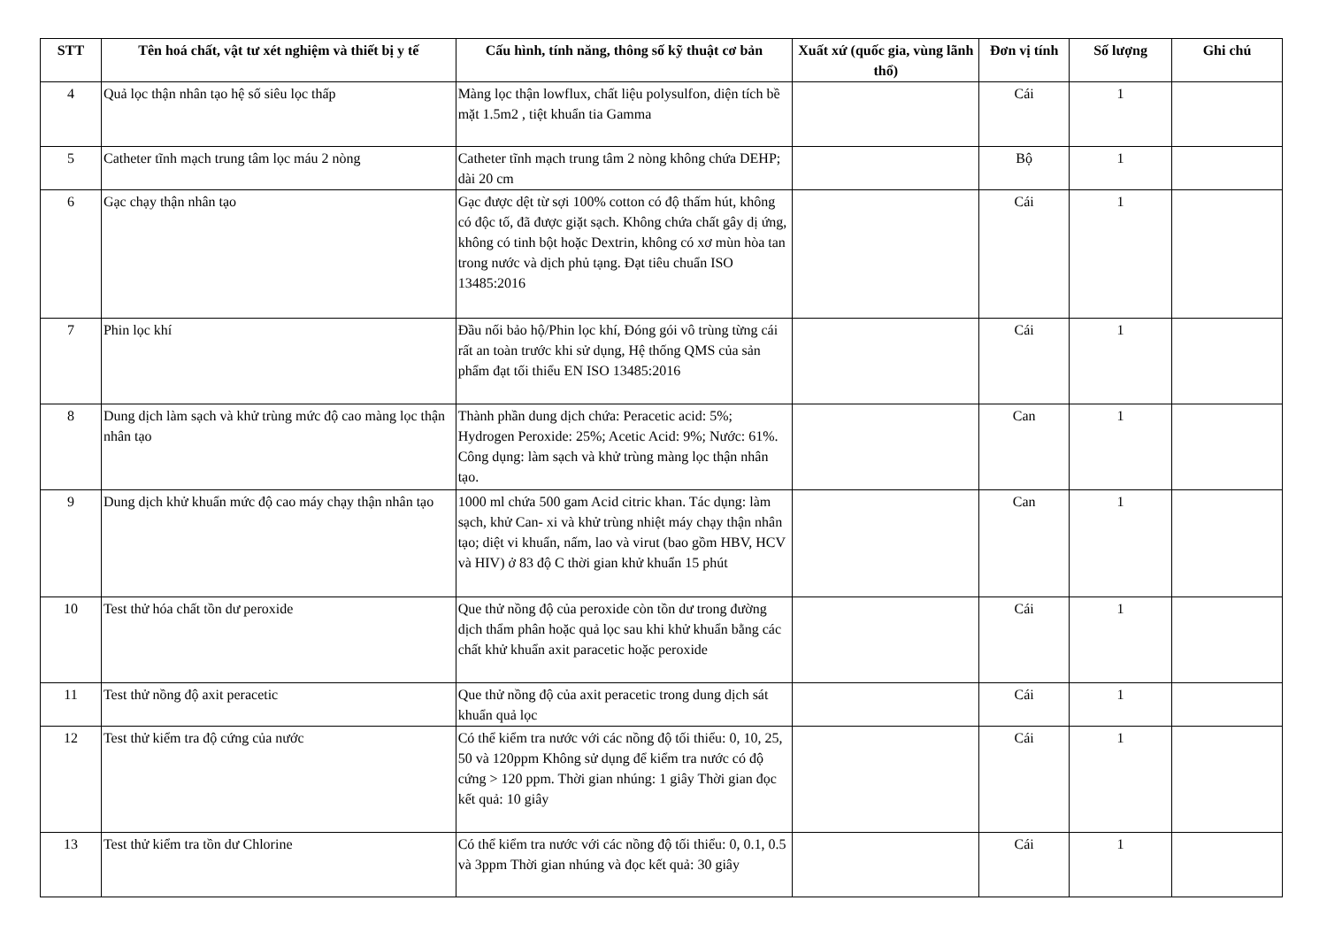| STT | Tên hoá chất, vật tư xét nghiệm và thiết bị y tế | Cấu hình, tính năng, thông số kỹ thuật cơ bản | Xuất xứ (quốc gia, vùng lãnh thổ) | Đơn vị tính | Số lượng | Ghi chú |
| --- | --- | --- | --- | --- | --- | --- |
| 4 | Quả lọc thận nhân tạo hệ số siêu lọc thấp | Màng lọc thận lowflux, chất liệu polysulfon, diện tích bề mặt 1.5m2 , tiệt khuẩn tia Gamma | | Cái | 1 | |
| 5 | Catheter tĩnh mạch trung tâm lọc máu 2 nòng | Catheter tĩnh mạch trung tâm 2 nòng không chứa DEHP; dài 20 cm | | Bộ | 1 | |
| 6 | Gạc chạy thận nhân tạo | Gạc được dệt từ sợi 100% cotton có độ thấm hút, không có độc tố, đã được giặt sạch. Không chứa chất gây dị ứng, không có tinh bột hoặc Dextrin, không có xơ mùn hòa tan trong nước và dịch phủ tạng. Đạt tiêu chuẩn ISO 13485:2016 | | Cái | 1 | |
| 7 | Phin lọc khí | Đầu nối bảo hộ/Phin lọc khí, Đóng gói vô trùng từng cái rất an toàn trước khi sử dụng, Hệ thống QMS của sản phẩm đạt tối thiểu EN ISO 13485:2016 | | Cái | 1 | |
| 8 | Dung dịch làm sạch và khử trùng mức độ cao màng lọc thận nhân tạo | Thành phần dung dịch chứa: Peracetic acid: 5%; Hydrogen Peroxide: 25%; Acetic Acid: 9%; Nước: 61%. Công dụng: làm sạch và khử trùng màng lọc thận nhân tạo. | | Can | 1 | |
| 9 | Dung dịch khử khuẩn mức độ cao máy chạy thận nhân tạo | 1000 ml chứa 500 gam Acid citric khan. Tác dụng: làm sạch, khử Can- xi và khử trùng nhiệt máy chạy thận nhân tạo; diệt vi khuẩn, nấm, lao và virut (bao gồm HBV, HCV và HIV) ở 83 độ C thời gian khử khuẩn 15 phút | | Can | 1 | |
| 10 | Test thử hóa chất tồn dư peroxide | Que thử nồng độ của peroxide còn tồn dư trong đường dịch thẩm phân hoặc quả lọc sau khi khử khuẩn bằng các chất khử khuẩn axit paracetic hoặc peroxide | | Cái | 1 | |
| 11 | Test thử nồng độ axit peracetic | Que thử nồng độ của axit peracetic trong dung dịch sát khuẩn quả lọc | | Cái | 1 | |
| 12 | Test thử kiểm tra độ cứng của nước | Có thể kiểm tra nước với các nồng độ tối thiểu: 0, 10, 25, 50 và 120ppm Không sử dụng để kiểm tra nước có độ cứng > 120 ppm. Thời gian nhúng: 1 giây Thời gian đọc kết quả: 10 giây | | Cái | 1 | |
| 13 | Test thử kiểm tra tồn dư Chlorine | Có thể kiểm tra nước với các nồng độ tối thiểu: 0, 0.1, 0.5 và 3ppm Thời gian nhúng và đọc kết quả: 30 giây | | Cái | 1 | |